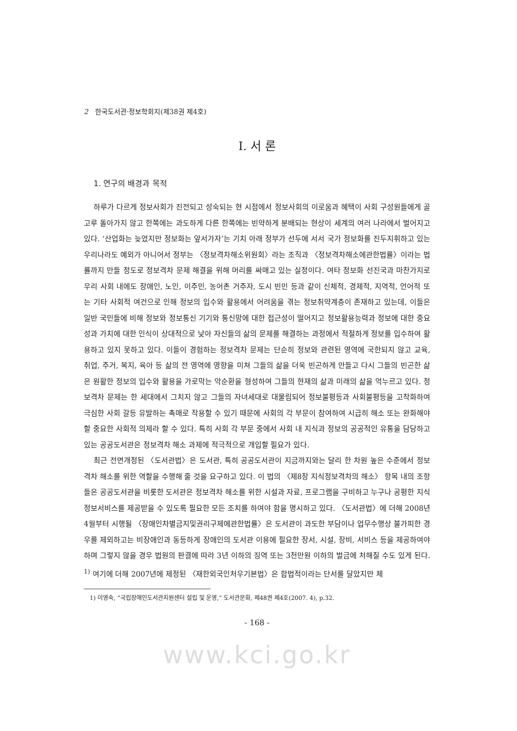2 한국도서관·정보학회지(제38권 제4호)
Ⅰ. 서 론
1. 연구의 배경과 목적
하루가 다르게 정보사회가 진전되고 성숙되는 현 시점에서 정보사회의 이로움과 혜택이 사회 구성원들에게 골고루 돌아가지 않고 한쪽에는 과도하게 다른 한쪽에는 빈약하게 분배되는 현상이 세계의 여러 나라에서 벌어지고 있다. ‘산업화는 늦었지만 정보화는 앞서가자’는 기치 아래 정부가 선두에 서서 국가 정보화를 진두지휘하고 있는 우리나라도 예외가 아니어서 정부는 〈정보격차해소위원회〉라는 조직과 〈정보격차해소에관한법률〉이라는 법률까지 만들 정도로 정보격차 문제 해결을 위해 머리를 싸매고 있는 실정이다. 여타 정보화 선진국과 마찬가지로 우리 사회 내에도 장애인, 노인, 이주민, 농어촌 거주자, 도시 빈민 등과 같이 신체적, 경제적, 지역적, 언어적 또는 기타 사회적 여건으로 인해 정보의 입수와 활용에서 어려움을 겪는 정보취약계층이 존재하고 있는데, 이들은 일반 국민들에 비해 정보와 정보통신 기기와 통신망에 대한 접근성이 떨어지고 정보활용능력과 정보에 대한 중요성과 가치에 대한 인식이 상대적으로 낮아 자신들의 삶의 문제를 해결하는 과정에서 적절하게 정보를 입수하여 활용하고 있지 못하고 있다. 이들이 경험하는 정보격차 문제는 단순히 정보와 관련된 영역에 국한되지 않고 교육, 취업, 주거, 복지, 육아 등 삶의 전 영역에 영향을 미쳐 그들의 삶을 더욱 빈곤하게 만들고 다시 그들의 빈곤한 삶은 원활한 정보의 입수와 활용을 가로막는 악순환을 형성하여 그들의 현재의 삶과 미래의 삶을 억누르고 있다. 정보격차 문제는 한 세대에서 그치지 않고 그들의 자녀세대로 대물림되어 정보불평등과 사회불평등을 고착화하여 극심한 사회 갈등 유발하는 촉매로 작용할 수 있기 때문에 사회의 각 부문이 참여하여 시급히 해소 또는 완화해야 할 중요한 사회적 의제라 할 수 있다. 특히 사회 각 부문 중에서 사회 내 지식과 정보의 공공적인 유통을 담당하고 있는 공공도서관은 정보격차 해소 과제에 적극적으로 개입할 필요가 있다.
최근 전면개정된 〈도서관법〉은 도서관, 특히 공공도서관이 지금까지와는 달리 한 차원 높은 수준에서 정보격차 해소를 위한 역할을 수행해 줄 것을 요구하고 있다. 이 법의 〈제8장 지식정보격차의 해소〉 항목 내의 조항들은 공공도서관을 비롯한 도서관은 정보격차 해소를 위한 시설과 자료, 프로그램을 구비하고 누구나 공평한 지식정보서비스를 제공받을 수 있도록 필요한 모든 조치를 하여야 함을 명시하고 있다. 〈도서관법〉에 더해 2008년 4월부터 시행될 〈장애인차별금지및권리구제에관한법률〉은 도서관이 과도한 부담이나 업무수행상 불가피한 경우를 제외하고는 비장애인과 동등하게 장애인의 도서관 이용에 필요한 장서, 시설, 장비, 서비스 등을 제공하여야 하며 그렇지 않을 경우 법원의 판결에 따라 3년 이하의 징역 또는 3천만원 이하의 벌금에 처해질 수도 있게 된다. <sup>1)</sup> 여기에 더해 2007년에 제정된 〈재한외국인처우기본법〉은 합법적이라는 단서를 달았지만 체
1) 이영숙, “국립장애인도서관지원센터 설립 및 운영,” 도서관문화, 제48권 제4호(2007. 4), p.32.
- 168 -
www.kci.go.kr